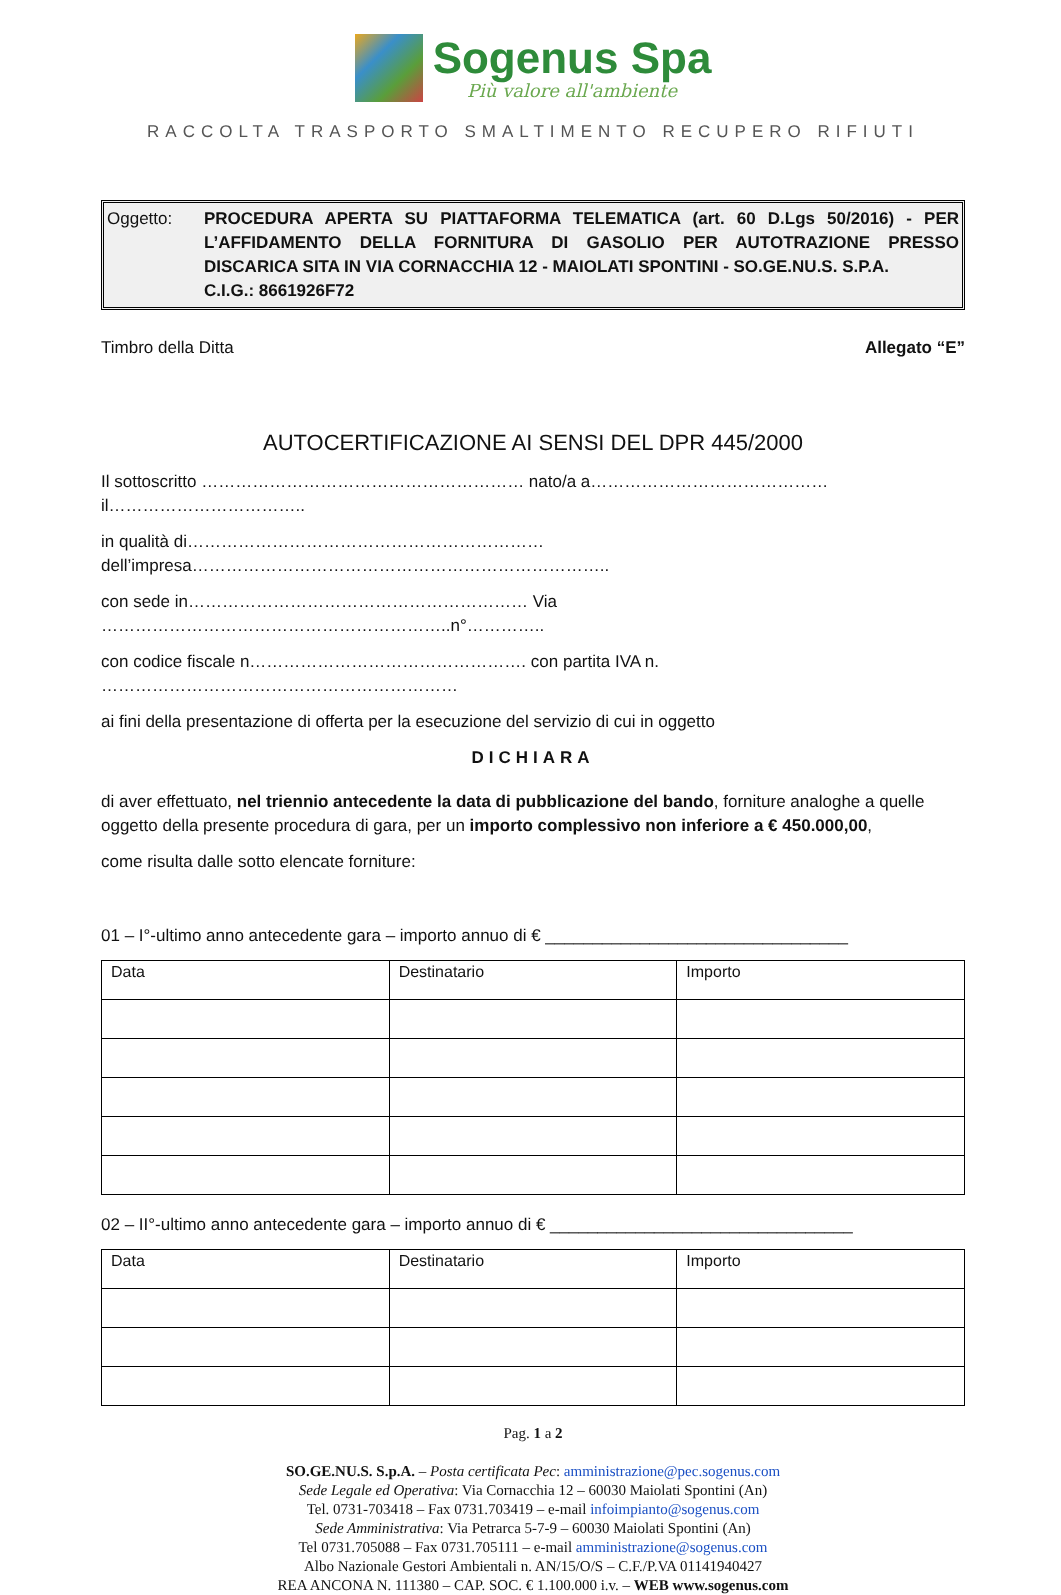Sogenus Spa
Più valore all'ambiente
RACCOLTA TRASPORTO SMALTIMENTO RECUPERO RIFIUTI
Oggetto: PROCEDURA APERTA SU PIATTAFORMA TELEMATICA (art. 60 D.Lgs 50/2016) - PER L’AFFIDAMENTO DELLA FORNITURA DI GASOLIO PER AUTOTRAZIONE PRESSO DISCARICA SITA IN VIA CORNACCHIA 12 - MAIOLATI SPONTINI - SO.GE.NU.S. S.P.A.
C.I.G.: 8661926F72
Timbro della Ditta Allegato “E”
AUTOCERTIFICAZIONE AI SENSI DEL DPR 445/2000
Il sottoscritto ………………………………………………… nato/a a……………………………………il……………………………..
in qualità di……………………………………………………… dell’impresa………………………………………………………………..
con sede in…………………………………………………… Via ……………………………………………………..n°…………..
con codice fiscale n…………………………………………. con partita IVA n. ………………………………………………………
ai fini della presentazione di offerta per la esecuzione del servizio di cui in oggetto
DICHIARA
di aver effettuato, nel triennio antecedente la data di pubblicazione del bando, forniture analoghe a quelle oggetto della presente procedura di gara, per un importo complessivo non inferiore a € 450.000,00,
come risulta dalle sotto elencate forniture:
01 – I°-ultimo anno antecedente gara – importo annuo di € ________________________________
| Data | Destinatario | Importo |
02 – II°-ultimo anno antecedente gara – importo annuo di € ________________________________
| Data | Destinatario | Importo |
Pag. 1 a 2
SO.GE.NU.S. S.p.A. – Posta certificata Pec: amministrazione@pec.sogenus.com
Sede Legale ed Operativa: Via Cornacchia 12 – 60030 Maiolati Spontini (An)
Tel. 0731-703418 – Fax 0731.703419 – e-mail infoimpianto@sogenus.com
Sede Amministrativa: Via Petrarca 5-7-9 – 60030 Maiolati Spontini (An)
Tel 0731.705088 – Fax 0731.705111 – e-mail amministrazione@sogenus.com
Albo Nazionale Gestori Ambientali n. AN/15/O/S – C.F./P.VA 01141940427
REA ANCONA N. 111380 – CAP. SOC. € 1.100.000 i.v. – WEB www.sogenus.com